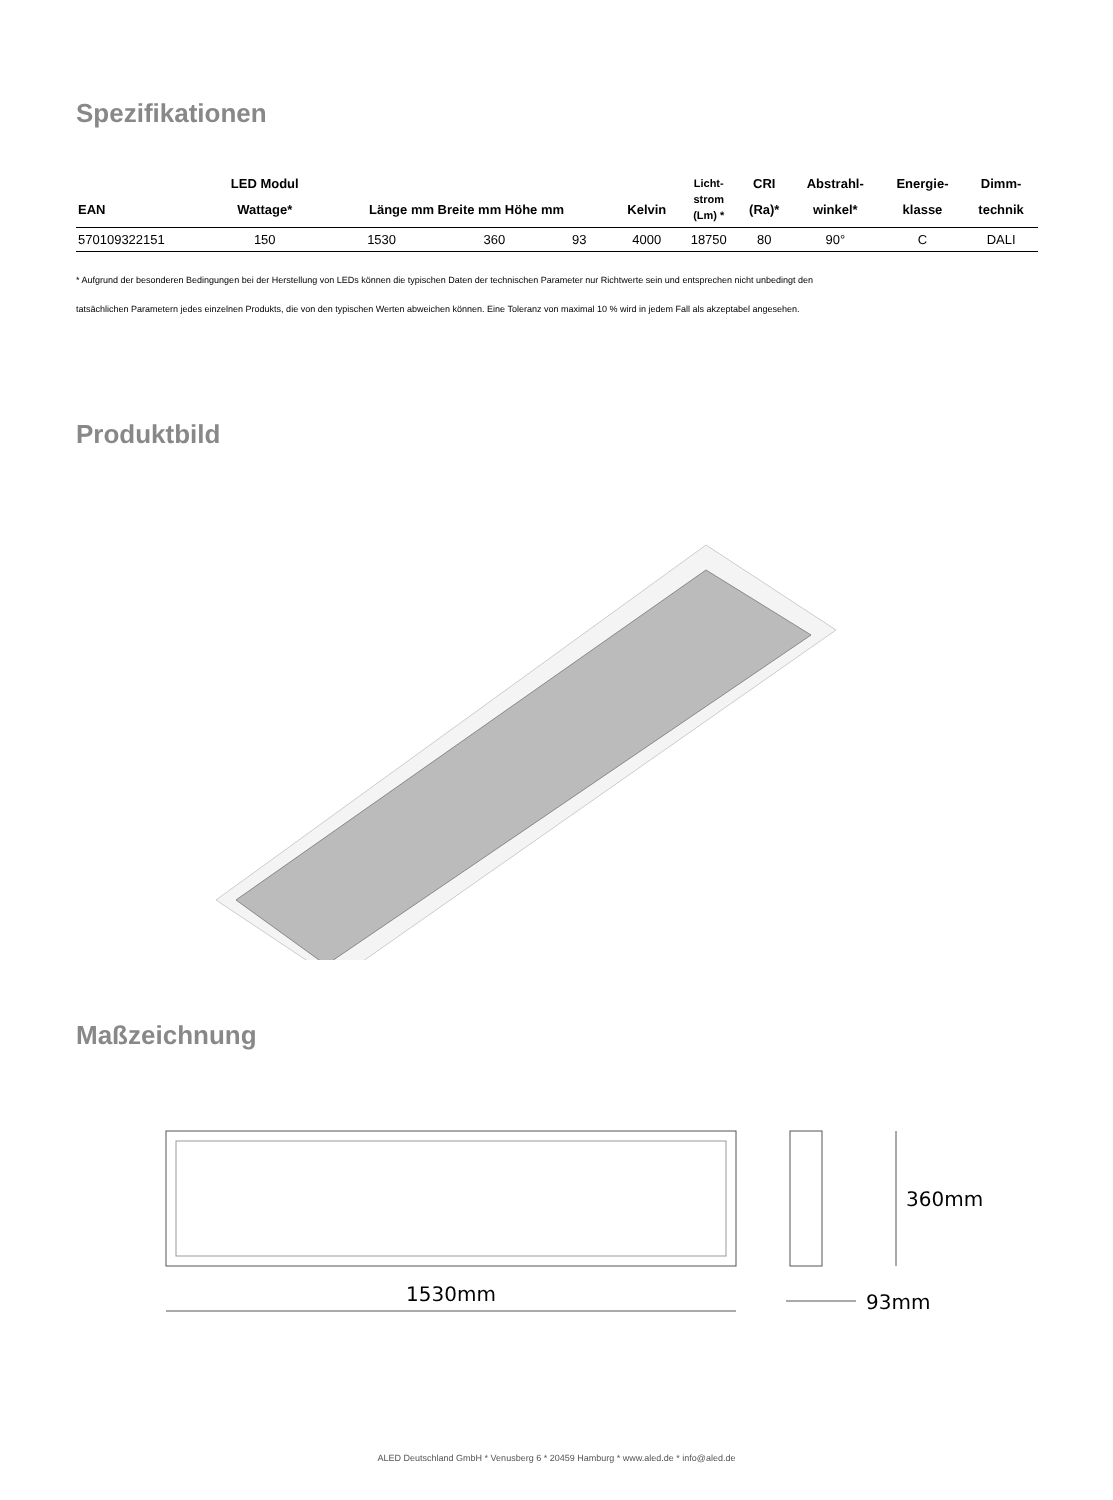Spezifikationen
| EAN | LED Modul Wattage* | Länge mm Breite mm Höhe mm | | | Kelvin | Licht- strom (Lm) * | CRI (Ra)* | Abstrahl- winkel* | Energie- klasse | Dimm- technik |
| --- | --- | --- | --- | --- | --- | --- | --- | --- | --- | --- |
| 570109322151 | 150 | 1530 | 360 | 93 | 4000 | 18750 | 80 | 90° | C | DALI |
* Aufgrund der besonderen Bedingungen bei der Herstellung von LEDs können die typischen Daten der technischen Parameter nur Richtwerte sein und entsprechen nicht unbedingt den
tatsächlichen Parametern jedes einzelnen Produkts, die von den typischen Werten abweichen können. Eine Toleranz von maximal 10 % wird in jedem Fall als akzeptabel angesehen.
Produktbild
Maßzeichnung
1530mm
360mm
93mm
ALED Deutschland GmbH * Venusberg 6 * 20459 Hamburg * www.aled.de * info@aled.de